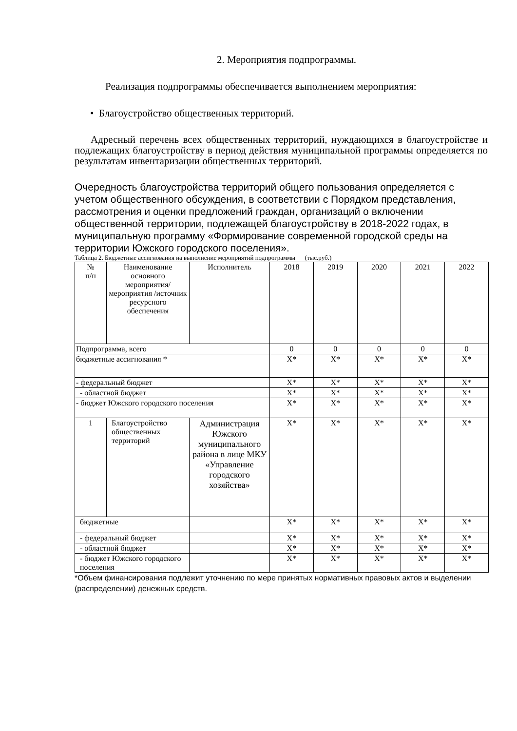2. Мероприятия подпрограммы.
Реализация подпрограммы обеспечивается выполнением мероприятия:
• Благоустройство общественных территорий.
Адресный перечень всех общественных территорий, нуждающихся в благоустройстве и подлежащих благоустройству в период действия муниципальной программы определяется по результатам инвентаризации общественных территорий.
Очередность благоустройства территорий общего пользования определяется с учетом общественного обсуждения, в соответствии с Порядком представления, рассмотрения и оценки предложений граждан, организаций о включении общественной территории, подлежащей благоустройству в 2018-2022 годах, в муниципальную программу «Формирование современной городской среды на территории Южского городского поселения».
Таблица 2. Бюджетные ассигнования на выполнение мероприятий подпрограммы (тыс.руб.)
| № п/п | Наименование основного мероприятия/ мероприятия /источник ресурсного обеспечения | Исполнитель | 2018 | 2019 | 2020 | 2021 | 2022 |
| --- | --- | --- | --- | --- | --- | --- | --- |
| Подпрограмма, всего | | | 0 | 0 | 0 | 0 | 0 |
| бюджетные ассигнования * | | | X* | X* | X* | X* | X* |
| - федеральный бюджет | | | X* | X* | X* | X* | X* |
| - областной бюджет | | | X* | X* | X* | X* | X* |
| - бюджет Южского городского поселения | | | X* | X* | X* | X* | X* |
| 1 | Благоустройство общественных территорий | Администрация Южского муниципального района в лице МКУ «Управление городского хозяйства» | X* | X* | X* | X* | X* |
| бюджетные | | | X* | X* | X* | X* | X* |
| - федеральный бюджет | | | X* | X* | X* | X* | X* |
| - областной бюджет | | | X* | X* | X* | X* | X* |
| - бюджет Южского городского поселения | | | X* | X* | X* | X* | X* |
*Объем финансирования подлежит уточнению по мере принятых нормативных правовых актов и выделении (распределении) денежных средств.